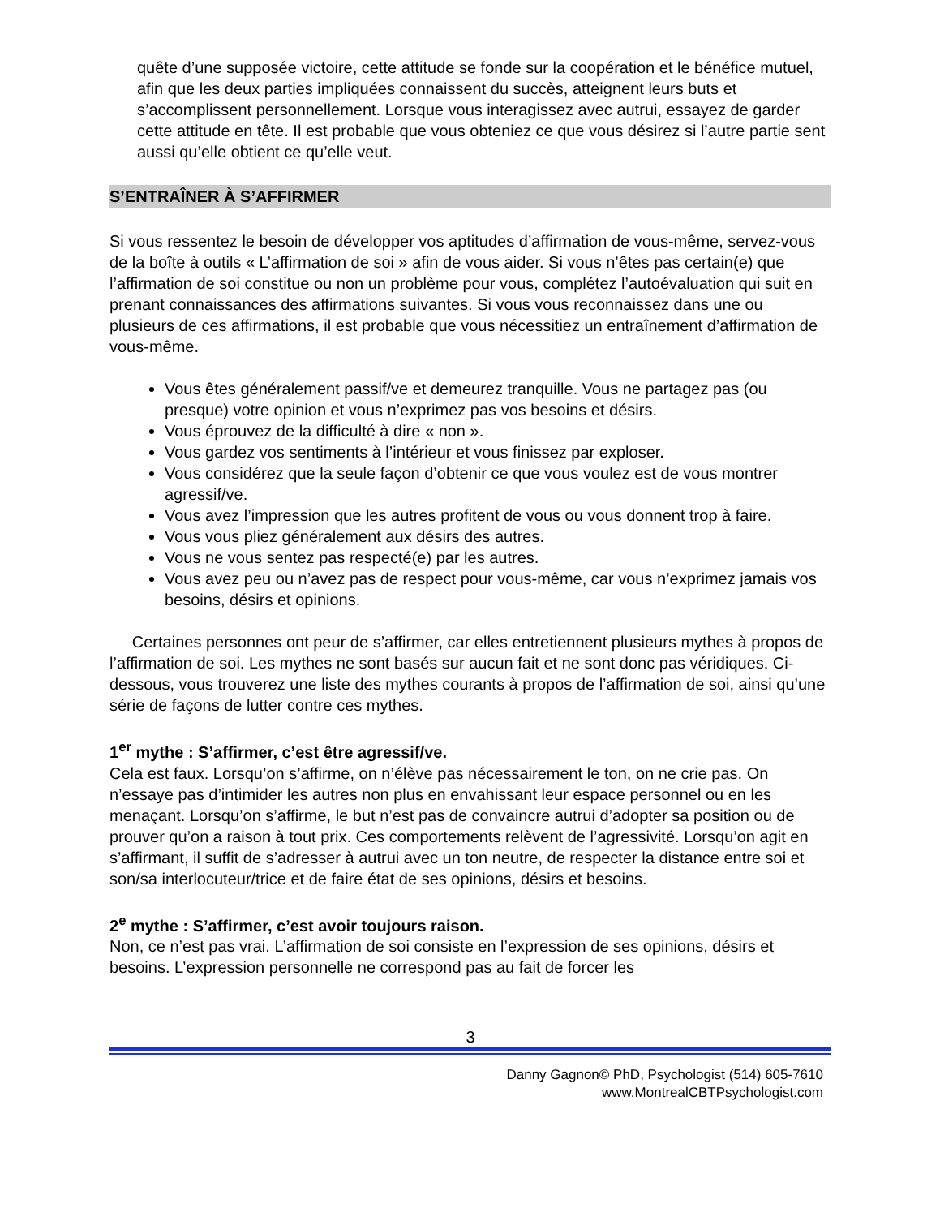quête d’une supposée victoire, cette attitude se fonde sur la coopération et le bénéfice mutuel, afin que les deux parties impliquées connaissent du succès, atteignent leurs buts et s’accomplissent personnellement. Lorsque vous interagissez avec autrui, essayez de garder cette attitude en tête. Il est probable que vous obteniez ce que vous désirez si l’autre partie sent aussi qu’elle obtient ce qu’elle veut.
S’ENTRAÎNER À S’AFFIRMER
Si vous ressentez le besoin de développer vos aptitudes d’affirmation de vous-même, servez-vous de la boîte à outils « L’affirmation de soi » afin de vous aider. Si vous n’êtes pas certain(e) que l’affirmation de soi constitue ou non un problème pour vous, complétez l’autoévaluation qui suit en prenant connaissances des affirmations suivantes. Si vous vous reconnaissez dans une ou plusieurs de ces affirmations, il est probable que vous nécessitiez un entraînement d’affirmation de vous-même.
Vous êtes généralement passif/ve et demeurez tranquille. Vous ne partagez pas (ou presque) votre opinion et vous n’exprimez pas vos besoins et désirs.
Vous éprouvez de la difficulté à dire « non ».
Vous gardez vos sentiments à l’intérieur et vous finissez par exploser.
Vous considérez que la seule façon d’obtenir ce que vous voulez est de vous montrer agressif/ve.
Vous avez l’impression que les autres profitent de vous ou vous donnent trop à faire.
Vous vous pliez généralement aux désirs des autres.
Vous ne vous sentez pas respecté(e) par les autres.
Vous avez peu ou n’avez pas de respect pour vous-même, car vous n’exprimez jamais vos besoins, désirs et opinions.
Certaines personnes ont peur de s’affirmer, car elles entretiennent plusieurs mythes à propos de l’affirmation de soi. Les mythes ne sont basés sur aucun fait et ne sont donc pas véridiques. Ci-dessous, vous trouverez une liste des mythes courants à propos de l’affirmation de soi, ainsi qu’une série de façons de lutter contre ces mythes.
1<sup>er</sup> mythe : S’affirmer, c’est être agressif/ve.
Cela est faux. Lorsqu’on s’affirme, on n’élève pas nécessairement le ton, on ne crie pas. On n’essaye pas d’intimider les autres non plus en envahissant leur espace personnel ou en les menaçant. Lorsqu’on s’affirme, le but n’est pas de convaincre autrui d’adopter sa position ou de prouver qu’on a raison à tout prix. Ces comportements relèvent de l’agressivité. Lorsqu’on agit en s’affirmant, il suffit de s’adresser à autrui avec un ton neutre, de respecter la distance entre soi et son/sa interlocuteur/trice et de faire état de ses opinions, désirs et besoins.
2<sup>e</sup> mythe : S’affirmer, c’est avoir toujours raison.
Non, ce n’est pas vrai. L’affirmation de soi consiste en l’expression de ses opinions, désirs et besoins. L’expression personnelle ne correspond pas au fait de forcer les
3
Danny Gagnon© PhD, Psychologist (514) 605-7610
www.MontrealCBTPsychologist.com